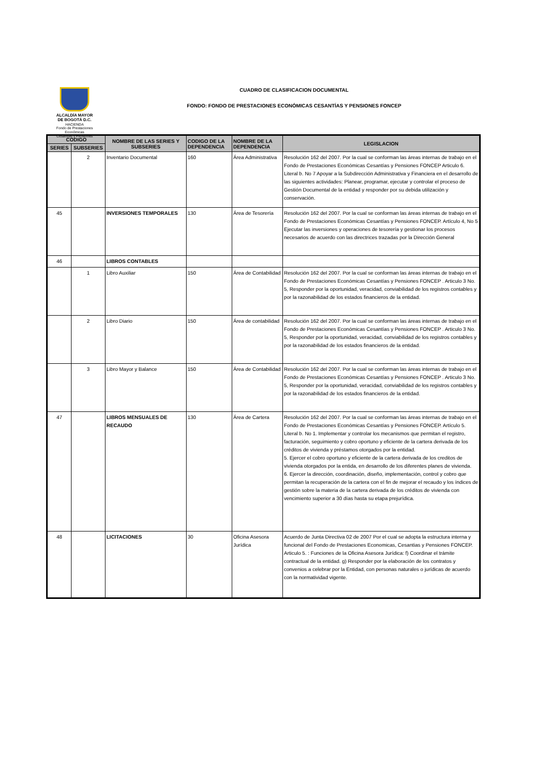ALCALDÍA MAYOR
DE BOGOTÁ D.C.
HACIENDA
Fondo de Prestaciones Económicas
Cesantías y Pensiones
CUADRO DE CLASIFICACION DOCUMENTAL
FONDO: FONDO DE PRESTACIONES ECONÓMICAS CESANTÍAS Y PENSIONES FONCEP
| CODIGO | | NOMBRE DE LAS SERIES Y SUBSERIES | CODIGO DE LA DEPENDENCIA | NOMBRE DE LA DEPENDENCIA | LEGISLACION |
| --- | --- | --- | --- | --- | --- |
| SERIES | SUBSERIES | | | | |
| | 2 | Inventario Documental | 160 | Área Administrativa | Resolución 162 del 2007. Por la cual se conforman las áreas internas de trabajo en el Fondo de Prestaciones Económicas Cesantías y Pensiones FONCEP Articulo 6. Literal b. No 7 Apoyar a la Subdirección Administrativa y Financiera en el desarrollo de las siguientes actividades: Planear, programar, ejecutar y controlar el proceso de Gestión Documental de la entidad y responder por su debida utilización y conservación. |
| 45 | | INVERSIONES TEMPORALES | 130 | Área de Tesorería | Resolución 162 del 2007. Por la cual se conforman las áreas internas de trabajo en el Fondo de Prestaciones Económicas Cesantías y Pensiones FONCEP. Artículo 4, No 5 Ejecutar las inversiones y operaciones de tesorería y gestionar los procesos necesarios de acuerdo con las directrices trazadas por la Dirección General |
| 46 | | LIBROS CONTABLES | | | |
| | 1 | Libro Auxiliar | 150 | Área de Contabilidad | Resolución 162 del 2007. Por la cual se conforman las áreas internas de trabajo en el Fondo de Prestaciones Económicas Cesantías y Pensiones FONCEP . Articulo 3 No. 5, Responder por la oportunidad, veracidad, conviabilidad de los registros contables y por la razonabilidad de los estados financieros de la entidad. |
| | 2 | Libro Diario | 150 | Área de contabilidad | Resolución 162 del 2007. Por la cual se conforman las áreas internas de trabajo en el Fondo de Prestaciones Económicas Cesantías y Pensiones FONCEP . Articulo 3 No. 5, Responder por la oportunidad, veracidad, conviabilidad de los registros contables y por la razonabilidad de los estados financieros de la entidad. |
| | 3 | Libro Mayor y Balance | 150 | Área de Contabilidad | Resolución 162 del 2007. Por la cual se conforman las áreas internas de trabajo en el Fondo de Prestaciones Económicas Cesantías y Pensiones FONCEP . Articulo 3 No. 5, Responder por la oportunidad, veracidad, conviabilidad de los registros contables y por la razonabilidad de los estados financieros de la entidad. |
| 47 | | LIBROS MENSUALES DE RECAUDO | 130 | Área de Cartera | Resolución 162 del 2007. Por la cual se conforman las áreas internas de trabajo en el Fondo de Prestaciones Económicas Cesantías y Pensiones FONCEP. Artículo 5. Literal b. No 1. Implementar y controlar los mecanismos que permitan el registro, facturación, seguimiento y cobro oportuno y eficiente de la cartera derivada de los créditos de vivienda y préstamos otorgados por la entidad. 5. Ejercer el cobro oportuno y eficiente de la cartera derivada de los creditos de vivienda otorgados por la entida, en desarrollo de los diferentes planes de vivienda. 6. Ejercer la dirección, coordinación, diseño, implementación, control y cobro que permitan la recuperación de la cartera con el fin de mejorar el recaudo y los índices de gestión sobre la materia de la cartera derivada de los créditos de vivienda con vencimiento superior a 30 días hasta su etapa prejurídica. |
| 48 | | LICITACIONES | 30 | Oficina Asesora Jurídica | Acuerdo de Junta Directiva 02 de 2007 Por el cual se adopta la estructura interna y funcional del Fondo de Prestaciones Economicas, Cesantias y Pensiones FONCEP. Articulo 5. : Funciones de la Oficina Asesora Jurídica: f) Coordinar el trámite contractual de la entidad. g) Responder por la elaboración de los contratos y convenios a celebrar por la Entidad, con personas naturales o jurídicas de acuerdo con la normatividad vigente. |